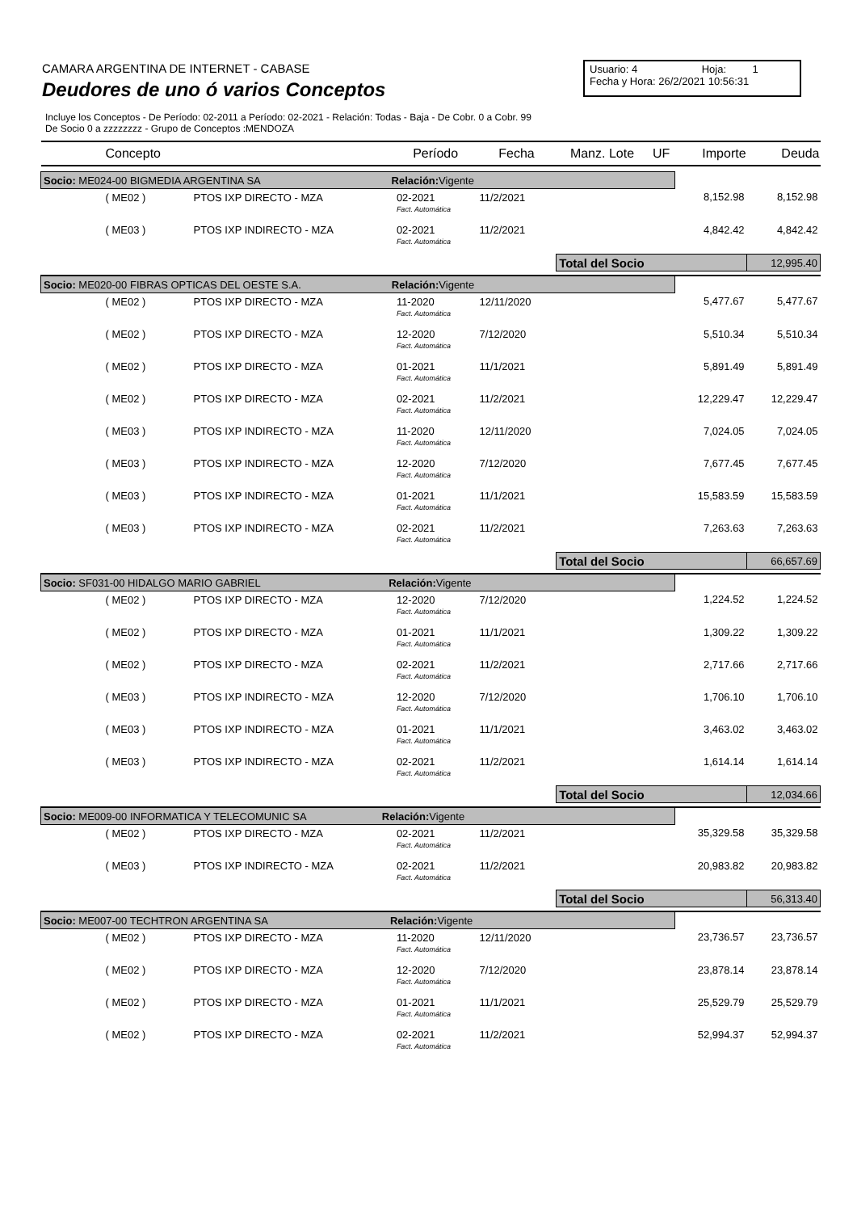CAMARA ARGENTINA DE INTERNET - CABASE
Deudores de uno ó varios Conceptos
Usuario: 4 Hoja: 1
Fecha y Hora: 26/2/2021 10:56:31
Incluye los Conceptos - De Período: 02-2011 a Período: 02-2021 - Relación: Todas - Baja - De Cobr. 0 a Cobr. 99
De Socio 0 a zzzzzzzz - Grupo de Conceptos :MENDOZA
| Concepto | | Período | Fecha | Manz. Lote | UF | Importe | Deuda |
| --- | --- | --- | --- | --- | --- | --- | --- |
| Socio: ME024-00 BIGMEDIA ARGENTINA SA Relación: Vigente | | | | | | | |
| ( ME02 ) | PTOS IXP DIRECTO - MZA | 02-2021 | 11/2/2021 | | | 8,152.98 | 8,152.98 |
| | | Fact. Automática | | | | | |
| ( ME03 ) | PTOS IXP INDIRECTO - MZA | 02-2021 | 11/2/2021 | | | 4,842.42 | 4,842.42 |
| | | Fact. Automática | | | | | |
| | | | | Total del Socio | | | 12,995.40 |
| Socio: ME020-00 FIBRAS OPTICAS DEL OESTE S.A. Relación: Vigente | | | | | | | |
| ( ME02 ) | PTOS IXP DIRECTO - MZA | 11-2020 | 12/11/2020 | | | 5,477.67 | 5,477.67 |
| | | Fact. Automática | | | | | |
| ( ME02 ) | PTOS IXP DIRECTO - MZA | 12-2020 | 7/12/2020 | | | 5,510.34 | 5,510.34 |
| | | Fact. Automática | | | | | |
| ( ME02 ) | PTOS IXP DIRECTO - MZA | 01-2021 | 11/1/2021 | | | 5,891.49 | 5,891.49 |
| | | Fact. Automática | | | | | |
| ( ME02 ) | PTOS IXP DIRECTO - MZA | 02-2021 | 11/2/2021 | | | 12,229.47 | 12,229.47 |
| | | Fact. Automática | | | | | |
| ( ME03 ) | PTOS IXP INDIRECTO - MZA | 11-2020 | 12/11/2020 | | | 7,024.05 | 7,024.05 |
| | | Fact. Automática | | | | | |
| ( ME03 ) | PTOS IXP INDIRECTO - MZA | 12-2020 | 7/12/2020 | | | 7,677.45 | 7,677.45 |
| | | Fact. Automática | | | | | |
| ( ME03 ) | PTOS IXP INDIRECTO - MZA | 01-2021 | 11/1/2021 | | | 15,583.59 | 15,583.59 |
| | | Fact. Automática | | | | | |
| ( ME03 ) | PTOS IXP INDIRECTO - MZA | 02-2021 | 11/2/2021 | | | 7,263.63 | 7,263.63 |
| | | Fact. Automática | | | | | |
| | | | | Total del Socio | | | 66,657.69 |
| Socio: SF031-00 HIDALGO MARIO GABRIEL Relación: Vigente | | | | | | | |
| ( ME02 ) | PTOS IXP DIRECTO - MZA | 12-2020 | 7/12/2020 | | | 1,224.52 | 1,224.52 |
| | | Fact. Automática | | | | | |
| ( ME02 ) | PTOS IXP DIRECTO - MZA | 01-2021 | 11/1/2021 | | | 1,309.22 | 1,309.22 |
| | | Fact. Automática | | | | | |
| ( ME02 ) | PTOS IXP DIRECTO - MZA | 02-2021 | 11/2/2021 | | | 2,717.66 | 2,717.66 |
| | | Fact. Automática | | | | | |
| ( ME03 ) | PTOS IXP INDIRECTO - MZA | 12-2020 | 7/12/2020 | | | 1,706.10 | 1,706.10 |
| | | Fact. Automática | | | | | |
| ( ME03 ) | PTOS IXP INDIRECTO - MZA | 01-2021 | 11/1/2021 | | | 3,463.02 | 3,463.02 |
| | | Fact. Automática | | | | | |
| ( ME03 ) | PTOS IXP INDIRECTO - MZA | 02-2021 | 11/2/2021 | | | 1,614.14 | 1,614.14 |
| | | Fact. Automática | | | | | |
| | | | | Total del Socio | | | 12,034.66 |
| Socio: ME009-00 INFORMATICA Y TELECOMUNIC SA Relación: Vigente | | | | | | | |
| ( ME02 ) | PTOS IXP DIRECTO - MZA | 02-2021 | 11/2/2021 | | | 35,329.58 | 35,329.58 |
| | | Fact. Automática | | | | | |
| ( ME03 ) | PTOS IXP INDIRECTO - MZA | 02-2021 | 11/2/2021 | | | 20,983.82 | 20,983.82 |
| | | Fact. Automática | | | | | |
| | | | | Total del Socio | | | 56,313.40 |
| Socio: ME007-00 TECHTRON ARGENTINA SA Relación: Vigente | | | | | | | |
| ( ME02 ) | PTOS IXP DIRECTO - MZA | 11-2020 | 12/11/2020 | | | 23,736.57 | 23,736.57 |
| | | Fact. Automática | | | | | |
| ( ME02 ) | PTOS IXP DIRECTO - MZA | 12-2020 | 7/12/2020 | | | 23,878.14 | 23,878.14 |
| | | Fact. Automática | | | | | |
| ( ME02 ) | PTOS IXP DIRECTO - MZA | 01-2021 | 11/1/2021 | | | 25,529.79 | 25,529.79 |
| | | Fact. Automática | | | | | |
| ( ME02 ) | PTOS IXP DIRECTO - MZA | 02-2021 | 11/2/2021 | | | 52,994.37 | 52,994.37 |
| | | Fact. Automática | | | | | |